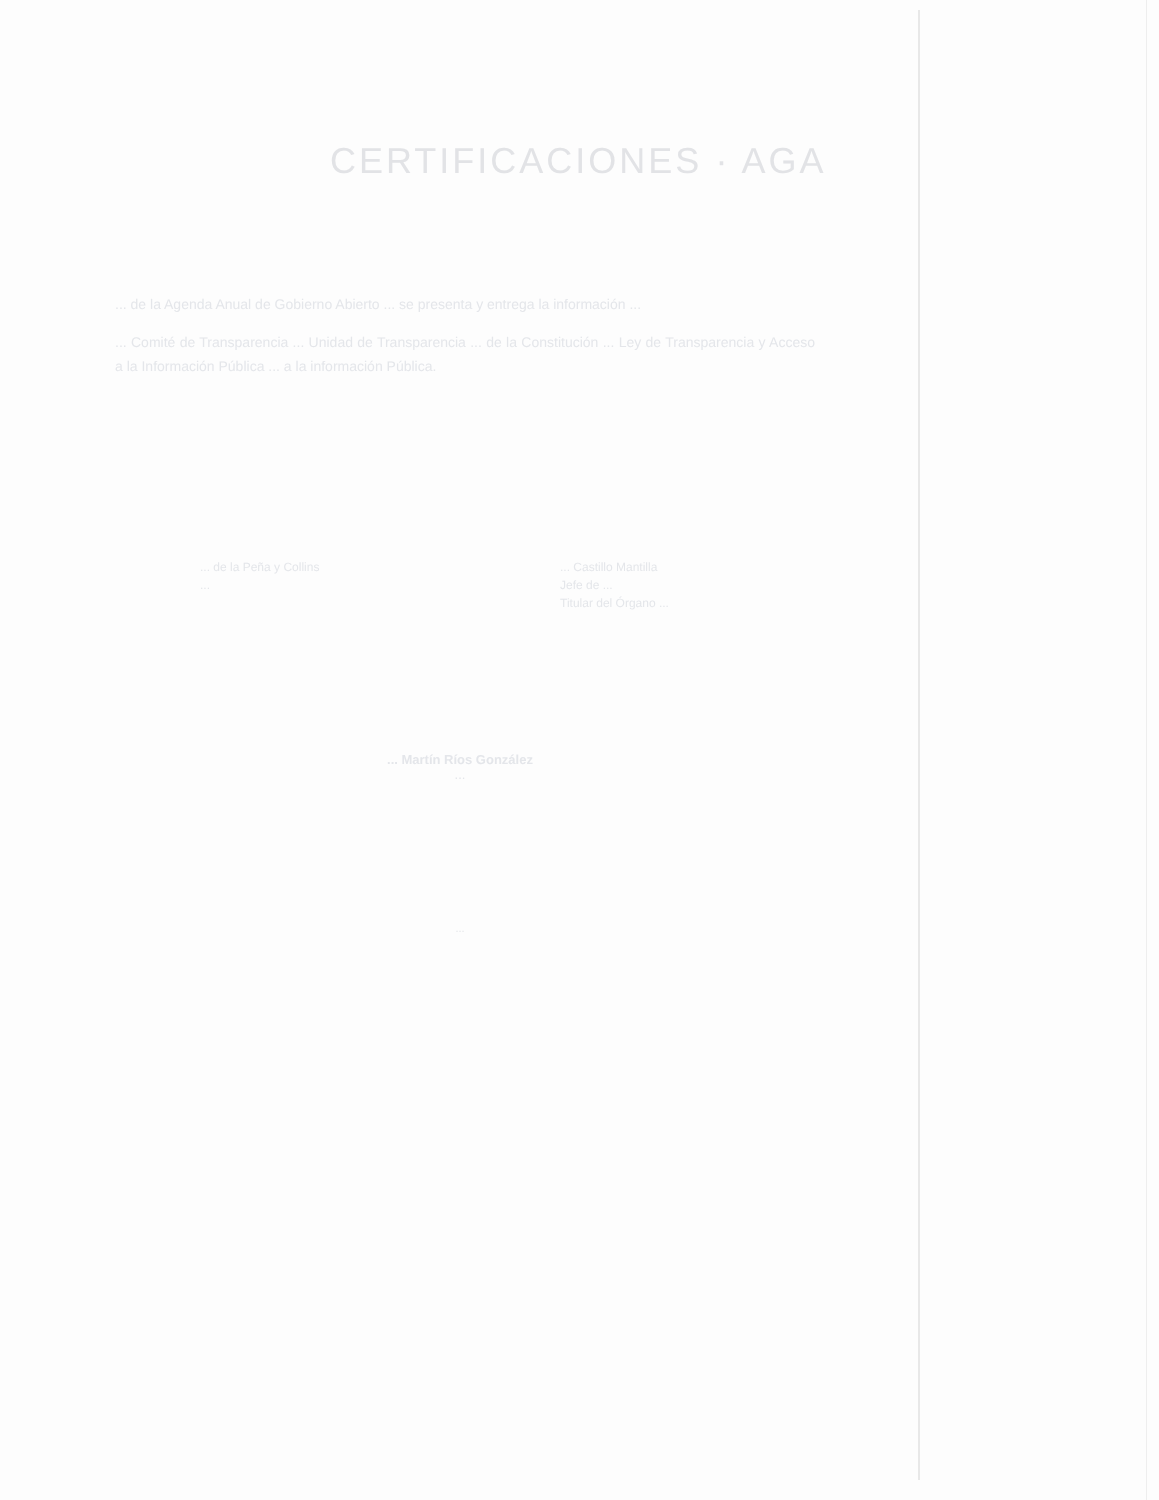CERTIFICACIONES · AGA
... de la Agenda Anual de Gobierno Abierto ... se presenta y entrega la información ...
... Comité de Transparencia ... Unidad de Transparencia ... de la Constitución ... Ley de Transparencia y Acceso a la Información Pública ... a la información Pública.
... de la Peña y Collins
...
... Castillo Mantilla
Jefe de ...
Titular del Órgano ...
... Martín Ríos González
...
...